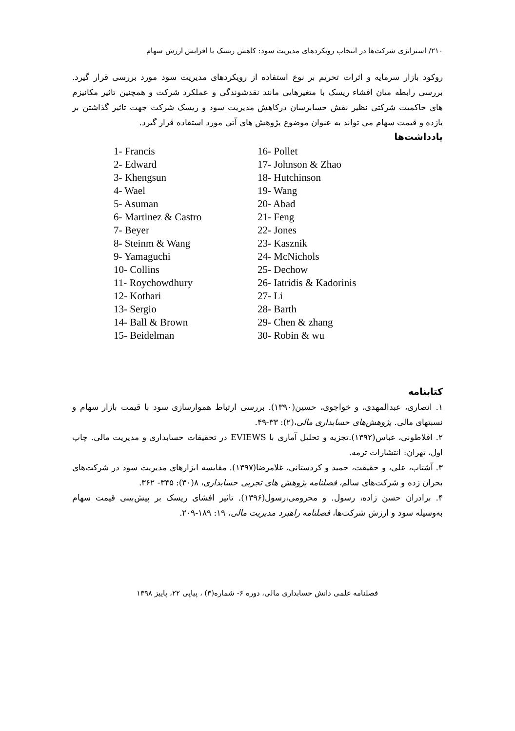۲۱۰/ استراتژی شرکت‌ها در انتخاب رویکردهای مدیریت سود: کاهش ریسک یا افزایش ارزش سهام
روکود بازار سرمایه و اثرات تحریم بر نوع استفاده از رویکردهای مدیریت سود مورد بررسی قرار گیرد. بررسی رابطه میان افشاء ریسک با متغیرهایی مانند نقدشوندگی و عملکرد شرکت و همچنین تاثیر مکانیزم های حاکمیت شرکتی نظیر نقش حسابرسان درکاهش مدیریت سود و ریسک شرکت جهت تاثیر گذاشتن بر بازده و قیمت سهام می تواند به عنوان موضوع پژوهش های آتی مورد استفاده قرار گیرد.
یادداشت‌ها
1- Francis
2- Edward
3- Khengsun
4- Wael
5- Asuman
6- Martinez & Castro
7- Beyer
8- Steinm & Wang
9- Yamaguchi
10- Collins
11- Roychowdhury
12- Kothari
13- Sergio
14- Ball & Brown
15- Beidelman
16- Pollet
17- Johnson & Zhao
18- Hutchinson
19- Wang
20- Abad
21- Feng
22- Jones
23- Kasznik
24- McNichols
25- Dechow
26- Iatridis & Kadorinis
27- Li
28- Barth
29- Chen & zhang
30- Robin & wu
کتابنامه
۱. انصاری، عبدالمهدی، و خواجوی، حسین(۱۳۹۰). بررسی ارتباط هموارسازی سود با قیمت بازار سهام و نسبتهای مالی. پژوهش‌های حسابداری مالی،(۲): ۳۳-۴۹.
۲. افلاطونی، عباس(۱۳۹۲).تجزیه و تحلیل آماری با EVIEWS در تحقیقات حسابداری و مدیریت مالی. چاپ اول، تهران: انتشارات ترمه.
۳. آشتاب، علی، و حقیقت، حمید و کردستانی، غلامرضا(۱۳۹۷). مقایسه ابزارهای مدیریت سود در شرکت‌های بحران زده و شرکت‌های سالم، فصلنامه پژوهش های تجربی حسابداری، ۸(۳۰): ۳۴۵- ۳۶۲.
۴. برادران حسن زاده، رسول. و محرومی،رسول(۱۳۹۶). تاثیر افشای ریسک بر پیش‌بینی قیمت سهام به‌وسیله سود و ارزش شرکت‌ها، فصلنامه راهبرد مدیریت مالی، ۱۹: ۱۸۹-۲۰۹.
فصلنامه علمی دانش حسابداری مالی، دوره ۶- شماره(۳) ، پیاپی ۲۲، پاییز ۱۳۹۸